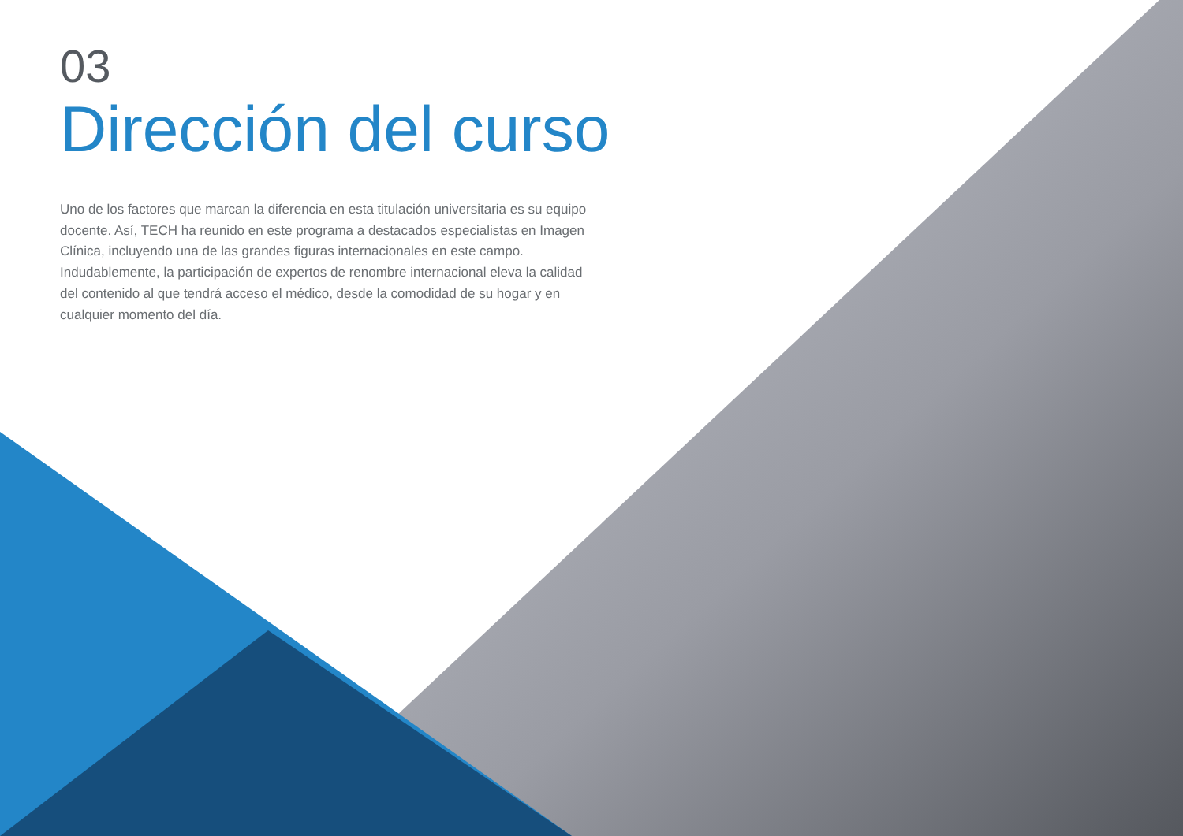03
Dirección del curso
Uno de los factores que marcan la diferencia en esta titulación universitaria es su equipo docente. Así, TECH ha reunido en este programa a destacados especialistas en Imagen Clínica, incluyendo una de las grandes figuras internacionales en este campo. Indudablemente, la participación de expertos de renombre internacional eleva la calidad del contenido al que tendrá acceso el médico, desde la comodidad de su hogar y en cualquier momento del día.